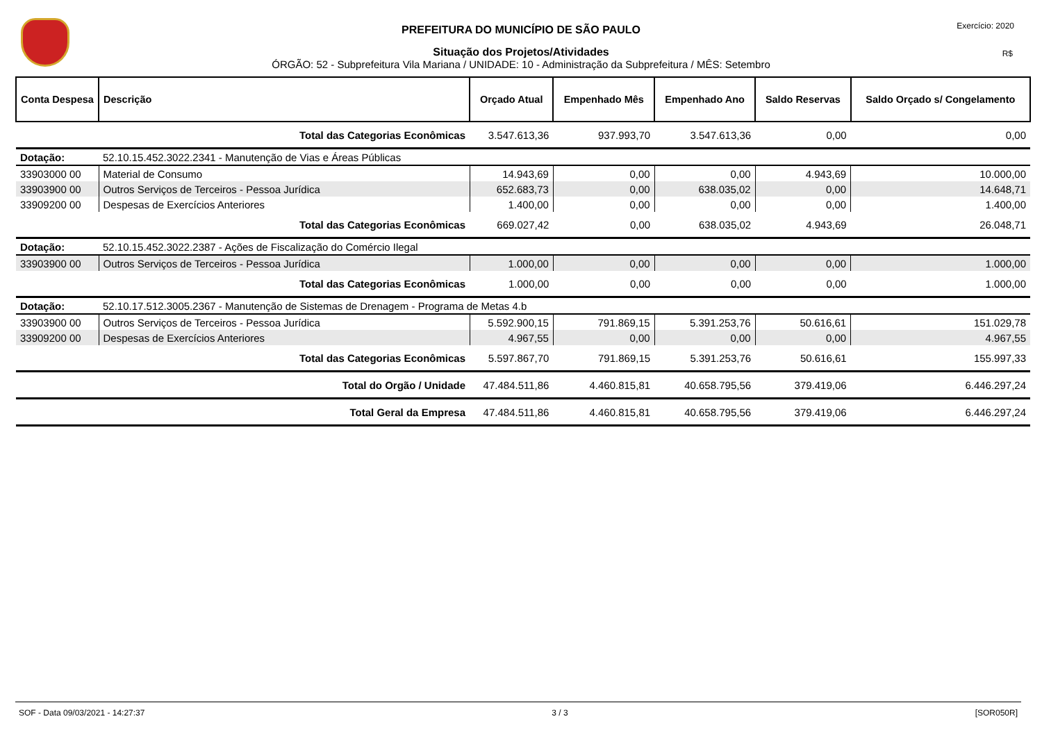PREFEITURA DO MUNICÍPIO DE SÃO PAULO
Situação dos Projetos/Atividades
ÓRGÃO: 52 - Subprefeitura Vila Mariana / UNIDADE: 10 - Administração da Subprefeitura / MÊS: Setembro
Exercício: 2020
R$
| Conta Despesa | Descrição | Orçado Atual | Empenhado Mês | Empenhado Ano | Saldo Reservas | Saldo Orçado s/ Congelamento |
| --- | --- | --- | --- | --- | --- | --- |
| | Total das Categorias Econômicas | 3.547.613,36 | 937.993,70 | 3.547.613,36 | 0,00 | 0,00 |
| Dotação: | 52.10.15.452.3022.2341 - Manutenção de Vias e Áreas Públicas | | | | | |
| 33903000 00 | Material de Consumo | 14.943,69 | 0,00 | 0,00 | 4.943,69 | 10.000,00 |
| 33903900 00 | Outros Serviços de Terceiros - Pessoa Jurídica | 652.683,73 | 0,00 | 638.035,02 | 0,00 | 14.648,71 |
| 33909200 00 | Despesas de Exercícios Anteriores | 1.400,00 | 0,00 | 0,00 | 0,00 | 1.400,00 |
| | Total das Categorias Econômicas | 669.027,42 | 0,00 | 638.035,02 | 4.943,69 | 26.048,71 |
| Dotação: | 52.10.15.452.3022.2387 - Ações de Fiscalização do Comércio Ilegal | | | | | |
| 33903900 00 | Outros Serviços de Terceiros - Pessoa Jurídica | 1.000,00 | 0,00 | 0,00 | 0,00 | 1.000,00 |
| | Total das Categorias Econômicas | 1.000,00 | 0,00 | 0,00 | 0,00 | 1.000,00 |
| Dotação: | 52.10.17.512.3005.2367 - Manutenção de Sistemas de Drenagem - Programa de Metas 4.b | | | | | |
| 33903900 00 | Outros Serviços de Terceiros - Pessoa Jurídica | 5.592.900,15 | 791.869,15 | 5.391.253,76 | 50.616,61 | 151.029,78 |
| 33909200 00 | Despesas de Exercícios Anteriores | 4.967,55 | 0,00 | 0,00 | 0,00 | 4.967,55 |
| | Total das Categorias Econômicas | 5.597.867,70 | 791.869,15 | 5.391.253,76 | 50.616,61 | 155.997,33 |
| | Total do Orgão / Unidade | 47.484.511,86 | 4.460.815,81 | 40.658.795,56 | 379.419,06 | 6.446.297,24 |
| | Total Geral da Empresa | 47.484.511,86 | 4.460.815,81 | 40.658.795,56 | 379.419,06 | 6.446.297,24 |
SOF - Data 09/03/2021 - 14:27:37 3 / 3 [SOR050R]